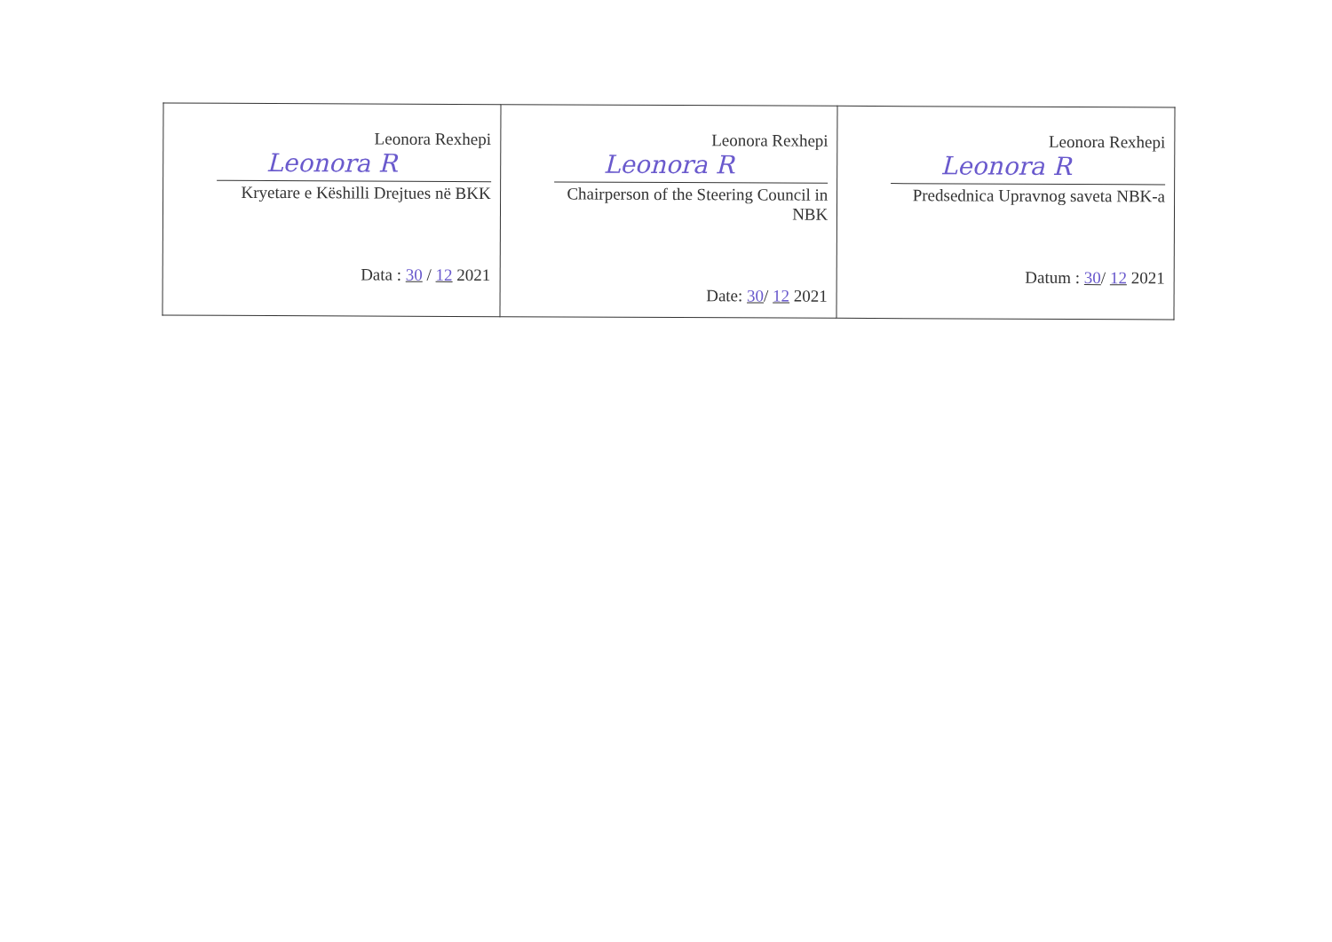| Leonora Rexhepi Leonora R Kryetare e Këshilli Drejtues në BKK Data : 30 / 12 2021 | Leonora Rexhepi Leonora R Chairperson of the Steering Council in NBK Date: 30 / 12 2021 | Leonora Rexhepi Leonora R Predsednica Upravnog saveta NBK-a Datum : 30 / 12 2021 |